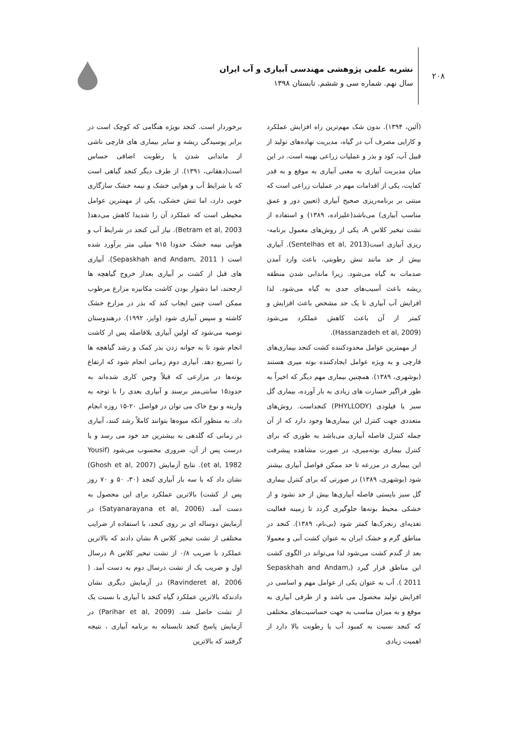۲۰۸
نشریه علمی پژوهشی مهندسی آبیاری و آب ایران
سال نهم. شماره سی و ششم. تابستان ۱۳۹۸
(آئین، ۱۳۹۴). بدون شک مهم‌ترین راه افزایش عملکرد و کارایی مصرف آب در گیاه، مدیریت نهاده‌های تولید از قبیل آب، کود و بذر و عملیات زراعی بهینه است. در این میان مدیریت آبیاری به معنی آبیاری به موقع و به قدر کفایت، یکی از اقدامات مهم در عملیات زراعی است که مبتنی بر برنامه‌ریزی صحیح آبیاری (تعیین دور و عمق مناسب آبیاری) می‌باشد(علیزاده، ۱۳۸۹) و استفاده از تشت تبخیر کلاس A، یکی از روش‌های معمول برنامه-ریزی آبیاری است(Sentelhas et al, 2013). آبیاری بیش از حد مانند تنش رطوبتی، باعث وارد آمدن صدمات به گیاه می‌شود. زیرا ماندابی شدن منطقه ریشه باعث آسیب‌های جدی به گیاه می‌شود. لذا افزایش آب آبیاری تا یک حد مشخص باعث افزایش و کمتر از آن باعث کاهش عملکرد می‌شود (Hassanzadeh et al, 2009).
از مهمترین عوامل محدودکننده کشت کنجد بیماری‌های قارچی و به ویژه عوامل ایجادکننده بوته میری هستند (بوشهری، ۱۳۸۹). همچنین بیماری مهم دیگر که اخیراً به طور فراگیر خسارت های زیادی به بار آورده، بیماری گل سبز یا فیلودی (PHYLLODY) کنجداست. روش‌های متعددی جهت کنترل این بیماری‌ها وجود دارد که از آن جمله کنترل فاصله آبیاری می‌باشد به طوری که برای کنترل بیماری بوته‌میری، در صورت مشاهده پیشرفت این بیماری در مزرعه تا حد ممکن فواصل آبیاری بیشتر شود (بوشهری، ۱۳۸۹) در صورتی که برای کنترل بیماری گل سبز بایستی فاصله آبیاری‌ها بیش از حد نشود و از خشکی محیط بوته‌ها جلوگیری گردد تا زمینه فعالیت تغذیه‌ای زنجرک‌ها کمتر شود (بی‌نام، ۱۳۸۹). کنجد در مناطق گرم و خشک ایران به عنوان کشت آبی و معمولا بعد از گندم کشت می‌شود لذا می‌تواند در الگوی کشت این مناطق قرار گیرد (Sepaskhah and Andam, 2011 ). آب به عنوان یکی از عوامل مهم و اساسی در افزایش تولید محصول می باشد و از طرفی آبیاری به موقع و به میزان مناسب به جهت حساسیت‌های مختلفی که کنجد نسبت به کمبود آب یا رطوبت بالا دارد از اهمیت زیادی
برخوردار است. کنجد بویژه هنگامی که کوچک است در برابر پوسیدگی ریشه و سایر بیماری های قارچی ناشی از ماندابی شدن یا رطوبت اضافی حساس است(دهقانی، ۱۳۹۱). از طرف دیگر کنجد گیاهی است که با شرایط آب و هوایی خشک و نیمه خشک سازگاری خوبی دارد، اما تنش خشکی، یکی از مهمترین عوامل محیطی است که عملکرد آن را شدیدا کاهش می‌دهد( Betram et al, 2003). نیاز آبی کنجد در شرایط آب و هوایی نیمه خشک حدودا ۹۱۵ میلی متر برآورد شده است ( Sepaskhah and Andam, 2011). آبیاری های قبل از کشت بر آبیاری بعداز خروج گیاهچه ها ارجحند، اما دشوار بودن کاشت مکانیزه مزارع مرطوب ممکن است چنین ایجاب کند که بذر در مزارع خشک کاشته و سپس آبیاری شود (وایز، ۱۹۹۲). درهندوستان توصیه می‌شود که اولین آبیاری بلافاصله پس از کاشت انجام شود تا به جوانه زدن بذر کمک و رشد گیاهچه ها را تسریع دهد. آبیاری دوم زمانی انجام شود که ارتفاع بوته‌ها در مزارعی که قبلاً وجین کاری شده‌اند به حدود۱۵ سانتی‌متر برسند و آبیاری بعدی را با توجه به واریته و نوع خاک می توان در فواصل ۲۰-۱۵ روزه انجام داد. به منظور آنکه میوه‌ها بتوانند کاملاً رشد کنند، آبیاری در زمانی که گلدهی به بیشترین حد خود می رسد و یا درست پس از آن، ضروری محسوب می‌شود (Yousif et al, 1982). نتایج آزمایش (Ghosh et al, 2007) نشان داد که با سه بار آبیاری کنجد (۳۰، ۵۰ و ۷۰ روز پس از کشت) بالاترین عملکرد برای این محصول به دست آمد. (Satyanarayana et al, 2006) در آزمایش دوساله ای بر روی کنجد، با استفاده از ضرایب مختلفی از تشت تبخیر کلاس A نشان دادند که بالاترین عملکرد با ضریب ۰/۸ از تشت تبخیر کلاس A درسال اول و ضریب یک از تشت درسال دوم به دست آمد. ( Ravinderet al, 2006) در آزمایش دیگری نشان دادندکه بالاترین عملکرد گیاه کنجد با آبیاری با نسبت یک از تشت حاصل شد. (Parihar et al, 2009) در آزمایش پاسخ کنجد تابستانه به برنامه آبیاری ، نتیجه گرفتند که بالاترین